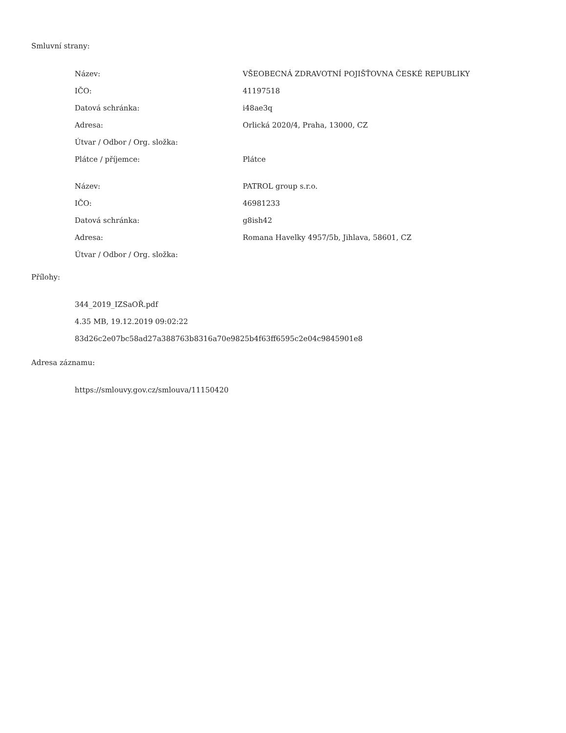Smluvní strany:
| Název: | VŠEOBECNÁ ZDRAVOTNÍ POJIŠŤOVNA ČESKÉ REPUBLIKY |
| IČO: | 41197518 |
| Datová schránka: | i48ae3q |
| Adresa: | Orlická 2020/4, Praha, 13000, CZ |
| Útvar / Odbor / Org. složka: | |
| Plátce / příjemce: | Plátce |
| Název: | PATROL group s.r.o. |
| IČO: | 46981233 |
| Datová schránka: | g8ish42 |
| Adresa: | Romana Havelky 4957/5b, Jihlava, 58601, CZ |
| Útvar / Odbor / Org. složka: | |
Přílohy:
344_2019_IZSaOŘ.pdf
4.35 MB, 19.12.2019 09:02:22
83d26c2e07bc58ad27a388763b8316a70e9825b4f63ff6595c2e04c9845901e8
Adresa záznamu:
https://smlouvy.gov.cz/smlouva/11150420